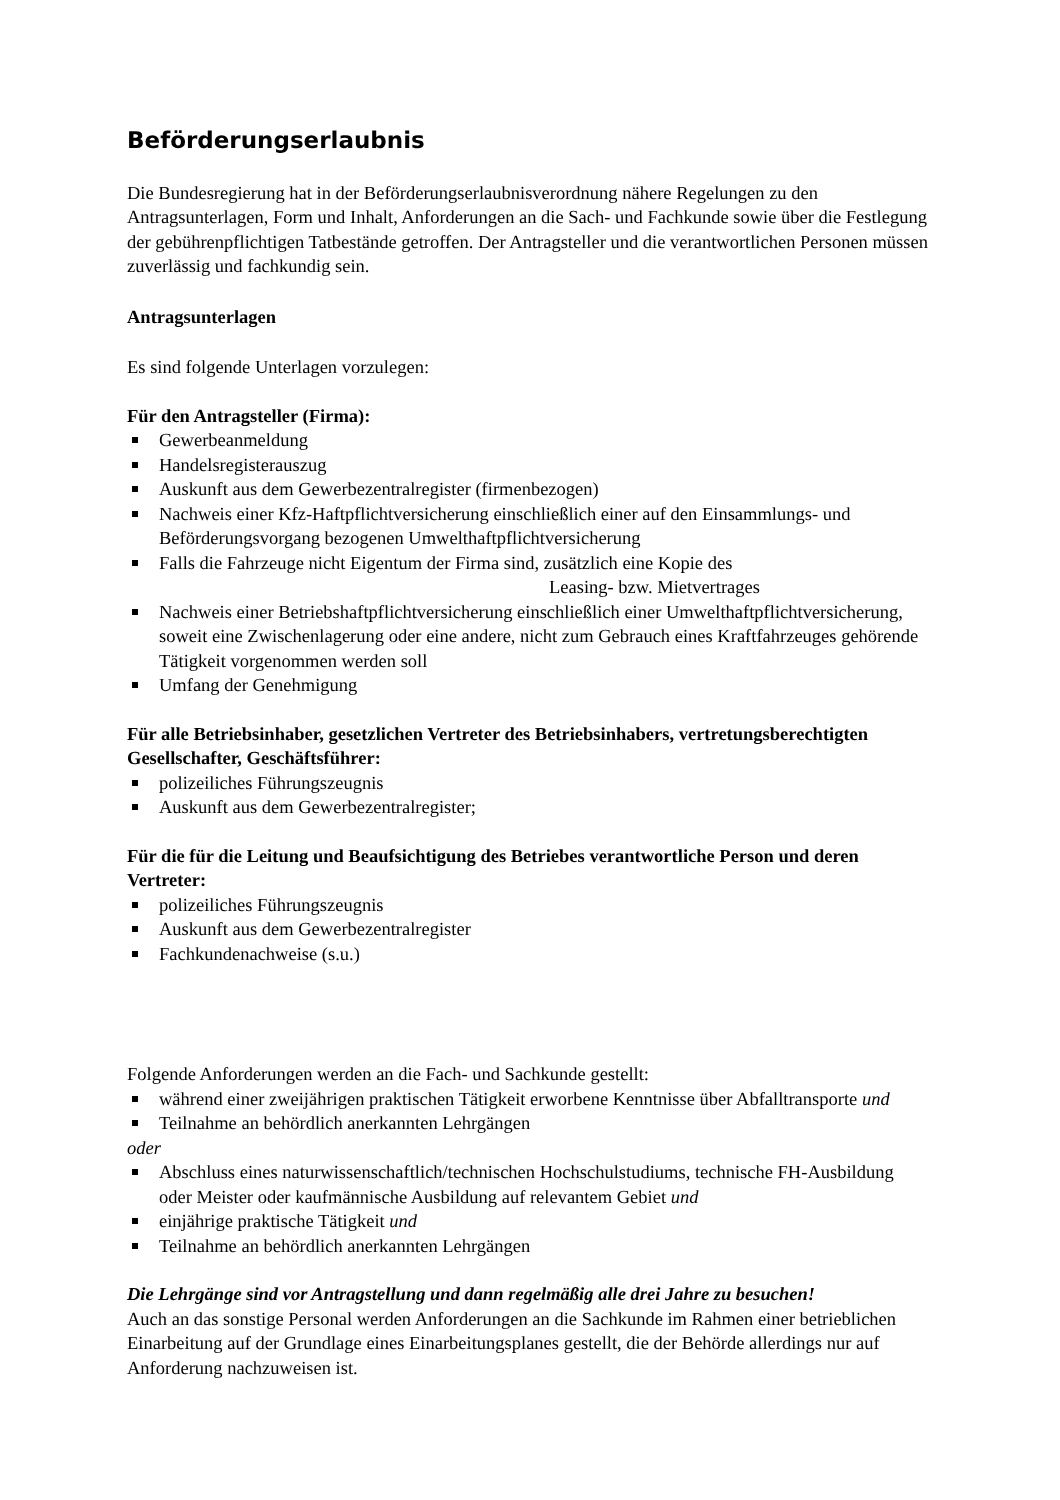Beförderungserlaubnis
Die Bundesregierung hat in der Beförderungserlaubnisverordnung nähere Regelungen zu den Antragsunterlagen, Form und Inhalt, Anforderungen an die Sach- und Fachkunde sowie über die Festlegung der gebührenpflichtigen Tatbestände getroffen. Der Antragsteller und die verantwortlichen Personen müssen zuverlässig und fachkundig sein.
Antragsunterlagen
Es sind folgende Unterlagen vorzulegen:
Für den Antragsteller (Firma):
Gewerbeanmeldung
Handelsregisterauszug
Auskunft aus dem Gewerbezentralregister (firmenbezogen)
Nachweis einer Kfz-Haftpflichtversicherung einschließlich einer auf den Einsammlungs- und Beförderungsvorgang bezogenen Umwelthaftpflichtversicherung
Falls die Fahrzeuge nicht Eigentum der Firma sind, zusätzlich eine Kopie des
Leasing- bzw. Mietvertrages
Nachweis einer Betriebshaftpflichtversicherung einschließlich einer Umwelthaftpflichtversicherung, soweit eine Zwischenlagerung oder eine andere, nicht zum Gebrauch eines Kraftfahrzeuges gehörende Tätigkeit vorgenommen werden soll
Umfang der Genehmigung
Für alle Betriebsinhaber, gesetzlichen Vertreter des Betriebsinhabers, vertretungsberechtigten Gesellschafter, Geschäftsführer:
polizeiliches Führungszeugnis
Auskunft aus dem Gewerbezentralregister;
Für die für die Leitung und Beaufsichtigung des Betriebes verantwortliche Person und deren Vertreter:
polizeiliches Führungszeugnis
Auskunft aus dem Gewerbezentralregister
Fachkundenachweise (s.u.)
Folgende Anforderungen werden an die Fach- und Sachkunde gestellt:
während einer zweijährigen praktischen Tätigkeit erworbene Kenntnisse über Abfalltransporte und
Teilnahme an behördlich anerkannten Lehrgängen
oder
Abschluss eines naturwissenschaftlich/technischen Hochschulstudiums, technische FH-Ausbildung oder Meister oder kaufmännische Ausbildung auf relevantem Gebiet und
einjährige praktische Tätigkeit und
Teilnahme an behördlich anerkannten Lehrgängen
Die Lehrgänge sind vor Antragstellung und dann regelmäßig alle drei Jahre zu besuchen!
Auch an das sonstige Personal werden Anforderungen an die Sachkunde im Rahmen einer betrieblichen Einarbeitung auf der Grundlage eines Einarbeitungsplanes gestellt, die der Behörde allerdings nur auf Anforderung nachzuweisen ist.